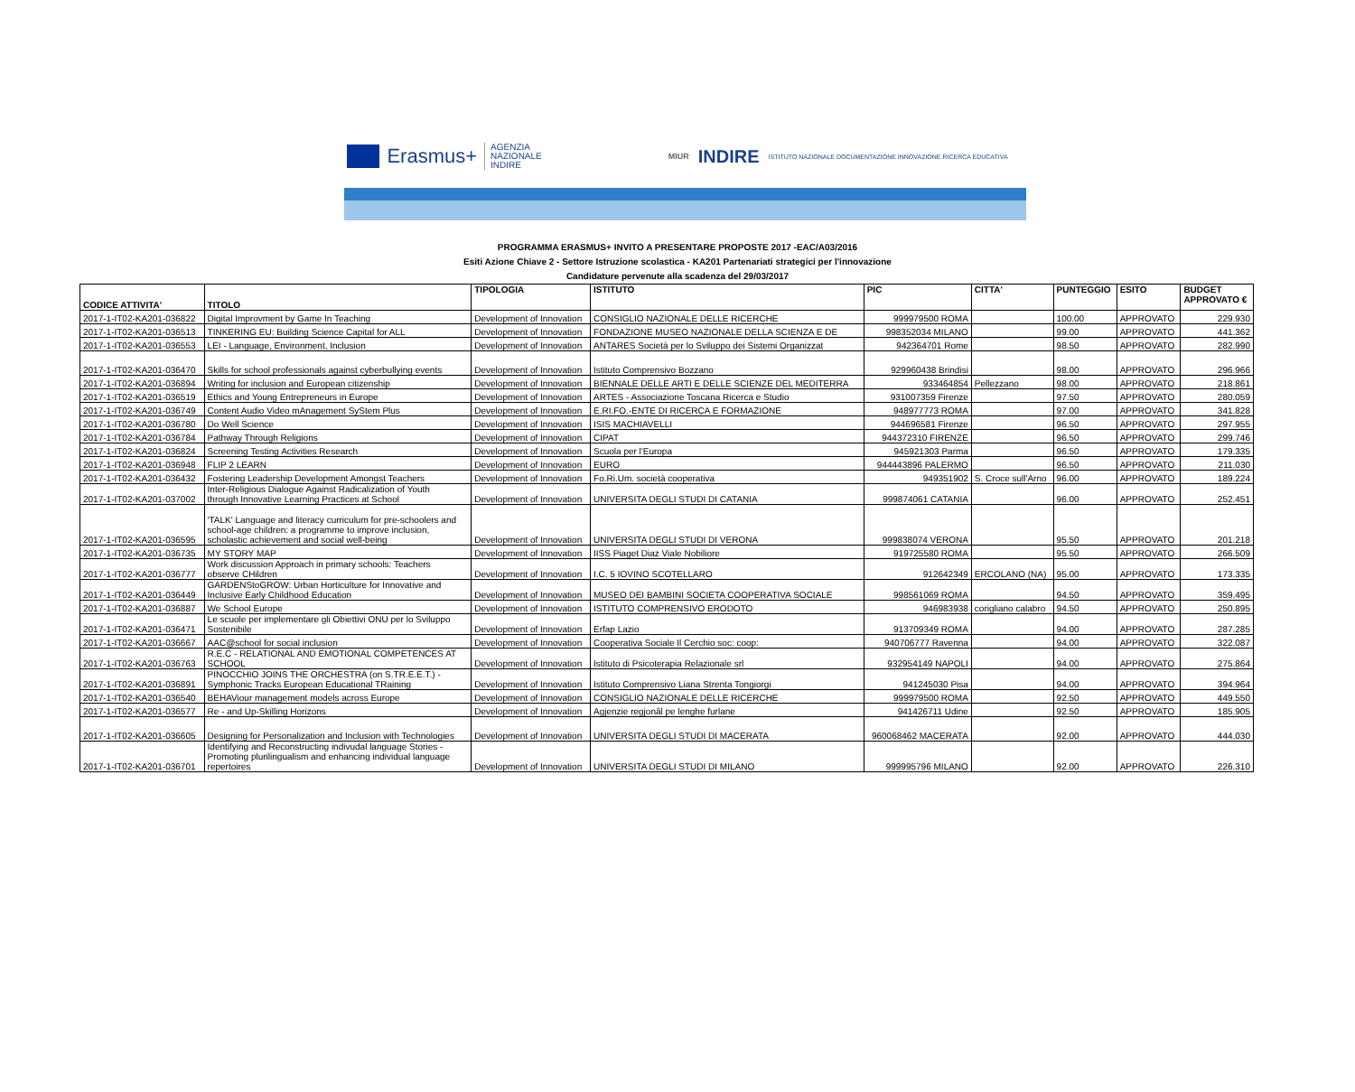Erasmus+
AGENZIA
NAZIONALE
INDIRE
MIUR INDIRE ISTITUTO NAZIONALE DOCUMENTAZIONE INNOVAZIONE RICERCA EDUCATIVA
PROGRAMMA ERASMUS+ INVITO A PRESENTARE PROPOSTE 2017 -EAC/A03/2016
Esiti Azione Chiave 2 - Settore Istruzione scolastica - KA201 Partenariati strategici per l'innovazione
Candidature pervenute alla scadenza del 29/03/2017
| CODICE ATTIVITA' | TITOLO | TIPOLOGIA | ISTITUTO | PIC | CITTA' | PUNTEGGIO | ESITO | BUDGET APPROVATO € |
| --- | --- | --- | --- | --- | --- | --- | --- | --- |
| 2017-1-IT02-KA201-036822 | Digital Improvment by Game In Teaching | Development of Innovation | CONSIGLIO NAZIONALE DELLE RICERCHE | 999979500 ROMA | | 100.00 | APPROVATO | 229.930 |
| 2017-1-IT02-KA201-036513 | TINKERING EU: Building Science Capital for ALL | Development of Innovation | FONDAZIONE MUSEO NAZIONALE DELLA SCIENZA E DE | 998352034 MILANO | | 99.00 | APPROVATO | 441.362 |
| 2017-1-IT02-KA201-036553 | LEI - Language, Environment, Inclusion | Development of Innovation | ANTARES Società per lo Sviluppo dei Sistemi Organizzat | 942364701 Rome | | 98.50 | APPROVATO | 282.990 |
| 2017-1-IT02-KA201-036470 | Skills for school professionals against cyberbullying events | Development of Innovation | Istituto Comprensivo Bozzano | 929960438 Brindisi | | 98.00 | APPROVATO | 296.966 |
| 2017-1-IT02-KA201-036894 | Writing for inclusion and European citizenship | Development of Innovation | BIENNALE DELLE ARTI E DELLE SCIENZE DEL MEDITERRA | 933464854 | Pellezzano | 98.00 | APPROVATO | 218.861 |
| 2017-1-IT02-KA201-036519 | Ethics and Young Entrepreneurs in Europe | Development of Innovation | ARTES - Associazione Toscana Ricerca e Studio | 931007359 Firenze | | 97.50 | APPROVATO | 280.059 |
| 2017-1-IT02-KA201-036749 | Content Audio Video mAnagement SyStem Plus | Development of Innovation | E.RI.FO.-ENTE DI RICERCA E FORMAZIONE | 948977773 ROMA | | 97.00 | APPROVATO | 341.828 |
| 2017-1-IT02-KA201-036780 | Do Well Science | Development of Innovation | ISIS MACHIAVELLI | 944696581 Firenze | | 96.50 | APPROVATO | 297.955 |
| 2017-1-IT02-KA201-036784 | Pathway Through Religions | Development of Innovation | CIPAT | 944372310 FIRENZE | | 96.50 | APPROVATO | 299.746 |
| 2017-1-IT02-KA201-036824 | Screening Testing Activities Research | Development of Innovation | Scuola per l'Europa | 945921303 Parma | | 96.50 | APPROVATO | 179.335 |
| 2017-1-IT02-KA201-036948 | FLIP 2 LEARN | Development of Innovation | EURO | 944443896 PALERMO | | 96.50 | APPROVATO | 211.030 |
| 2017-1-IT02-KA201-036432 | Fostering Leadership Development Amongst Teachers | Development of Innovation | Fo.Ri.Um. società cooperativa | 949351902 | S. Croce sull'Arno | 96.00 | APPROVATO | 189.224 |
| 2017-1-IT02-KA201-037002 | Inter-Religious Dialogue Against Radicalization of Youth through Innovative Learning Practices at School | Development of Innovation | UNIVERSITA DEGLI STUDI DI CATANIA | 999874061 CATANIA | | 96.00 | APPROVATO | 252.451 |
| 2017-1-IT02-KA201-036595 | 'TALK' Language and literacy curriculum for pre-schoolers and school-age children: a programme to improve inclusion, scholastic achievement and social well-being | Development of Innovation | UNIVERSITA DEGLI STUDI DI VERONA | 999838074 VERONA | | 95.50 | APPROVATO | 201.218 |
| 2017-1-IT02-KA201-036735 | MY STORY MAP | Development of Innovation | IISS Piaget Diaz Viale Nobiliore | 919725580 ROMA | | 95.50 | APPROVATO | 266.509 |
| 2017-1-IT02-KA201-036777 | Work discussion Approach in primary schools: Teachers observe CHildren | Development of Innovation | I.C. 5 IOVINO SCOTELLARO | 912642349 | ERCOLANO (NA) | 95.00 | APPROVATO | 173.335 |
| 2017-1-IT02-KA201-036449 | GARDENStoGROW: Urban Horticulture for Innovative and Inclusive Early Childhood Education | Development of Innovation | MUSEO DEI BAMBINI SOCIETA COOPERATIVA SOCIALE | 998561069 ROMA | | 94.50 | APPROVATO | 359.495 |
| 2017-1-IT02-KA201-036887 | We School Europe | Development of Innovation | ISTITUTO COMPRENSIVO ERODOTO | 946983938 | corigliano calabro | 94.50 | APPROVATO | 250.895 |
| 2017-1-IT02-KA201-036471 | Le scuole per implementare gli Obiettivi ONU per lo Sviluppo Sostenibile | Development of Innovation | Erfap Lazio | 913709349 ROMA | | 94.00 | APPROVATO | 287.285 |
| 2017-1-IT02-KA201-036667 | AAC@school for social inclusion | Development of Innovation | Cooperativa Sociale Il Cerchio soc: coop: | 940706777 Ravenna | | 94.00 | APPROVATO | 322.087 |
| 2017-1-IT02-KA201-036763 | R.E.C - RELATIONAL AND EMOTIONAL COMPETENCES AT SCHOOL | Development of Innovation | Istituto di Psicoterapia Relazionale srl | 932954149 NAPOLI | | 94.00 | APPROVATO | 275.864 |
| 2017-1-IT02-KA201-036891 | PINOCCHIO JOINS THE ORCHESTRA (on S.TR.E.E.T.) - Symphonic Tracks European Educational TRaining | Development of Innovation | Istituto Comprensivo Liana Strenta Tongiorgi | 941245030 Pisa | | 94.00 | APPROVATO | 394.964 |
| 2017-1-IT02-KA201-036540 | BEHAViour management models across Europe | Development of Innovation | CONSIGLIO NAZIONALE DELLE RICERCHE | 999979500 ROMA | | 92.50 | APPROVATO | 449.550 |
| 2017-1-IT02-KA201-036577 | Re - and Up-Skilling Horizons | Development of Innovation | Agjenzie regjonâl pe lenghe furlane | 941426711 Udine | | 92.50 | APPROVATO | 185.905 |
| 2017-1-IT02-KA201-036605 | Designing for Personalization and Inclusion with Technologies | Development of Innovation | UNIVERSITA DEGLI STUDI DI MACERATA | 960068462 MACERATA | | 92.00 | APPROVATO | 444.030 |
| 2017-1-IT02-KA201-036701 | Identifying and Reconstructing indivudal language Stories - Promoting plurilingualism and enhancing individual language repertoires | Development of Innovation | UNIVERSITA DEGLI STUDI DI MILANO | 999995796 MILANO | | 92.00 | APPROVATO | 226.310 |